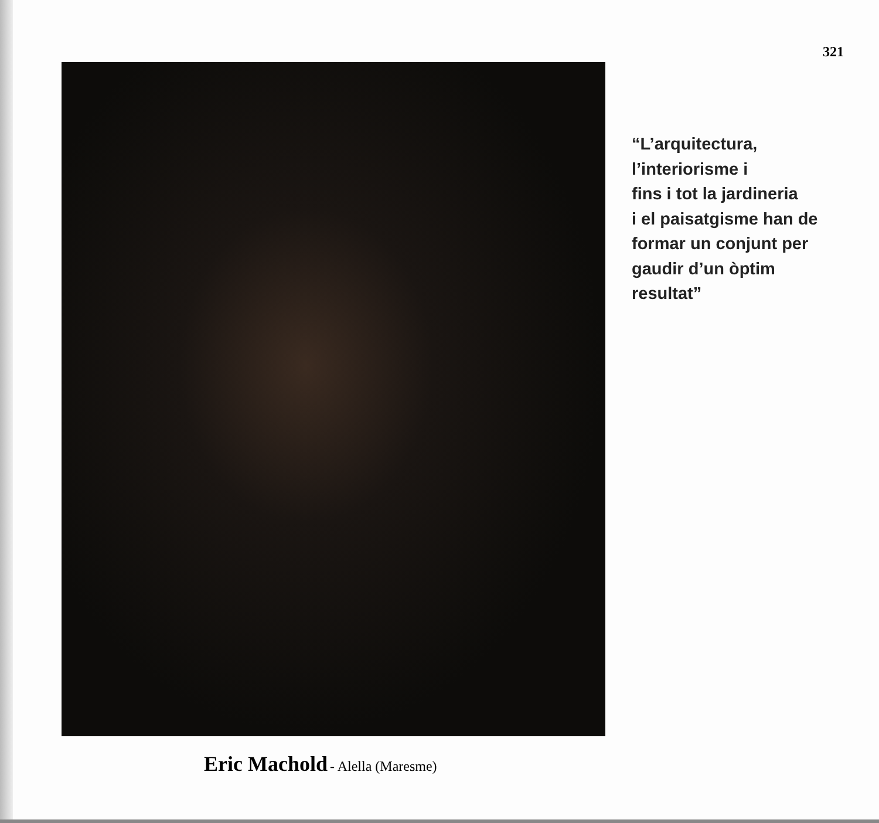321
“L’arquitectura,
l’interiorisme i
fins i tot la jardineria
i el paisatgisme han de
formar un conjunt per
gaudir d’un òptim
resultat”
Eric Machold - Alella (Maresme)